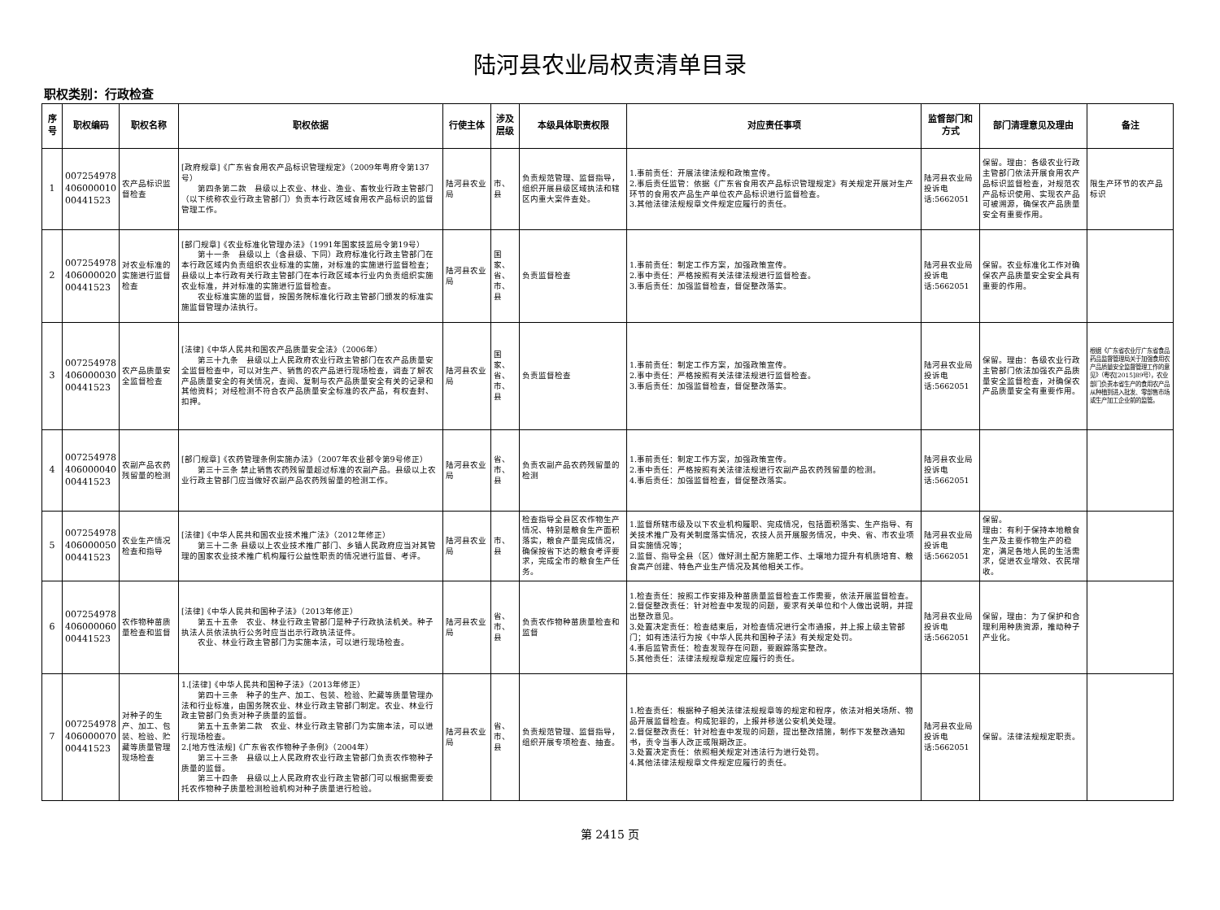陆河县农业局权责清单目录
职权类别：行政检查
| 序号 | 职权编码 | 职权名称 | 职权依据 | 行使主体 | 涉及层级 | 本级具体职责权限 | 对应责任事项 | 监督部门和方式 | 部门清理意见及理由 | 备注 |
| --- | --- | --- | --- | --- | --- | --- | --- | --- | --- | --- |
| 1 | 007254978 406000010 00441523 | 农产品标识监督检查 | [政府规章]《广东省食用农产品标识管理规定》（2009年粤府令第137号） 第四条第二款 县级以上农业、林业、渔业、畜牧业行政主管部门（以下统称农业行政主管部门）负责本行政区域食用农产品标识的监督管理工作。 | 陆河县农业局 | 市、县 | 负责规范管理、监督指导，组织开展县级区域执法和辖区内重大案件查处。 | 1.事前责任：开展法律法规和政策宣传。 2.事后责任监管：依据《广东省食用农产品标识管理规定》有关规定开展对生产环节的食用农产品生产单位农产品标识进行监督检查。 3.其他法律法规规章文件规定应履行的责任。 | 陆河县农业局投诉电话:5662051 | 保留。理由：各级农业行政主管部门依法开展食用农产品标识监督检查，对规范农产品标识使用、实现农产品可被溯源，确保农产品质量安全有重要作用。 | 限生产环节的农产品标识 |
| 2 | 007254978 406000020 00441523 | 对农业标准的实施进行监督检查 | [部门规章]《农业标准化管理办法》（1991年国家技监局令第19号） 第十一条 县级以上（含县级、下同）政府标准化行政主管部门在本行政区域内负责组织农业标准的实施，对标准的实施进行监督检查；县级以上本行政有关行政主管部门在本行政区域本行业内负责组织实施农业标准，并对标准的实施进行监督检查。 农业标准实施的监督，按国务院标准化行政主管部门颁发的标准实施监督管理办法执行。 | 陆河县农业局 | 国家、省、市、县 | 负责监督检查 | 1.事前责任：制定工作方案，加强政策宣传。 2.事中责任：严格按照有关法律法规进行监督检查。 3.事后责任：加强监督检查，督促整改落实。 | 陆河县农业局投诉电话:5662051 | 保留。农业标准化工作对确保农产品质量安全安全具有重要的作用。 | |
| 3 | 007254978 406000030 00441523 | 农产品质量安全监督检查 | [法律]《中华人民共和国农产品质量安全法》（2006年） 第三十九条 县级以上人民政府农业行政主管部门在农产品质量安全监督检查中，可以对生产、销售的农产品进行现场检查，调查了解农产品质量安全的有关情况，查阅、复制与农产品质量安全有关的记录和其他资料；对经检测不符合农产品质量安全标准的农产品，有权查封、扣押。 | 陆河县农业局 | 国家、省、市、县 | 负责监督检查 | 1.事前责任：制定工作方案，加强政策宣传。 2.事中责任：严格按照有关法律法规进行监督检查。 3.事后责任：加强监督检查，督促整改落实。 | 陆河县农业局投诉电话:5662051 | 保留。理由：各级农业行政主管部门依法加强农产品质量安全监督检查，对确保农产品质量安全有重要作用。 | 根据《广东省农业厅广东省食品药品监督管理局关于加强食用农产品质量安全监督管理工作的意见》（粤农[2015]89号），农业部门负责本省生产的食用农产品从种植到进入批发、零部售市场或生产加工企业前的监管。 |
| 4 | 007254978 406000040 00441523 | 农副产品农药残留量的检测 | [部门规章]《农药管理条例实施办法》（2007年农业部令第9号修正） 第三十三条 禁止销售农药残留量超过标准的农副产品。县级以上农业行政主管部门应当做好农副产品农药残留量的检测工作。 | 陆河县农业局 | 省、市、县 | 负责农副产品农药残留量的检测 | 1.事前责任：制定工作方案，加强政策宣传。 2.事中责任：严格按照有关法律法规进行农副产品农药残留量的检测。 4.事后责任：加强监督检查，督促整改落实。 | 陆河县农业局投诉电话:5662051 | | |
| 5 | 007254978 406000050 00441523 | 农业生产情况检查和指导 | [法律]《中华人民共和国农业技术推广法》（2012年修正） 第三十二条 县级以上农业技术推广部门、乡镇人民政府应当对其管理的国家农业技术推广机构履行公益性职责的情况进行监督、考评。 | 陆河县农业局 | 市、县 | 检查指导全县区农作物生产情况、特别是粮食生产面积落实，粮食产量完成情况，确保按省下达的粮食考评要求，完成全市的粮食生产任务。 | 1.监督所辖市级及以下农业机构履职、完成情况，包括面积落实、生产指导、有关技术推广及有关制度落实情况，农技人员开展服务情况，中央、省、市农业项目实施情况等； 2.监督、指导全县（区）做好测土配方施肥工作、土壤地力提升有机质培育、粮食高产创建、特色产业生产情况及其他相关工作。 | 陆河县农业局投诉电话:5662051 | 保留。 理由：有利于保持本地粮食生产及主要作物生产的稳定，满足各地人民的生活需求，促进农业增效、农民增收。 | |
| 6 | 007254978 406000060 00441523 | 农作物种苗质量检查和监督 | [法律]《中华人民共和国种子法》（2013年修正） 第五十五条 农业、林业行政主管部门是种子行政执法机关。种子执法人员依法执行公务时应当出示行政执法证件。 农业、林业行政主管部门为实施本法，可以进行现场检查。 | 陆河县农业局 | 省、市、县 | 负责农作物种苗质量检查和监督 | 1.检查责任：按照工作安排及种苗质量监督检查工作需要，依法开展监督检查。 2.督促整改责任：针对检查中发现的问题，要求有关单位和个人做出说明，并提出整改意见。 3.处置决定责任：检查结束后，对检查情况进行全市通报，并上报上级主管部门；如有违法行为按《中华人民共和国种子法》有关规定处罚。 4.事后监管责任：检查发现存在问题，要跟踪落实整改。 5.其他责任：法律法规规章规定应履行的责任。 | 陆河县农业局投诉电话:5662051 | 保留，理由：为了保护和合理利用种质资源，推动种子产业化。 | |
| 7 | 007254978 406000070 00441523 | 对种子的生产、加工、包装、检验、贮藏等质量管理现场检查 | 1.[法律]《中华人民共和国种子法》（2013年修正） 第四十三条 种子的生产、加工、包装、检验、贮藏等质量管理办法和行业标准，由国务院农业、林业行政主管部门制定。农业、林业行政主管部门负责对种子质量的监督。 第五十五条第二款 农业、林业行政主管部门为实施本法，可以进行现场检查。 2.[地方性法规]《广东省农作物种子条例》（2004年） 第三十三条 县级以上人民政府农业行政主管部门负责农作物种子质量的监督。 第三十四条 县级以上人民政府农业行政主管部门可以根据需要委托农作物种子质量检测检验机构对种子质量进行检验。 | 陆河县农业局 | 省、市、县 | 负责规范管理、监督指导，组织开展专项检查、抽查。 | 1.检查责任：根据种子相关法律法规规章等的规定和程序，依法对相关场所、物品开展监督检查。构成犯罪的，上报并移送公安机关处理。 2.督促整改责任：针对检查中发现的问题，提出整改措施，制作下发整改通知书，责令当事人改正或限期改正。 3.处置决定责任：依照相关规定对违法行为进行处罚。 4.其他法律法规规章文件规定应履行的责任。 | 陆河县农业局投诉电话:5662051 | 保留。法律法规规定职责。 | |
第 2415 页